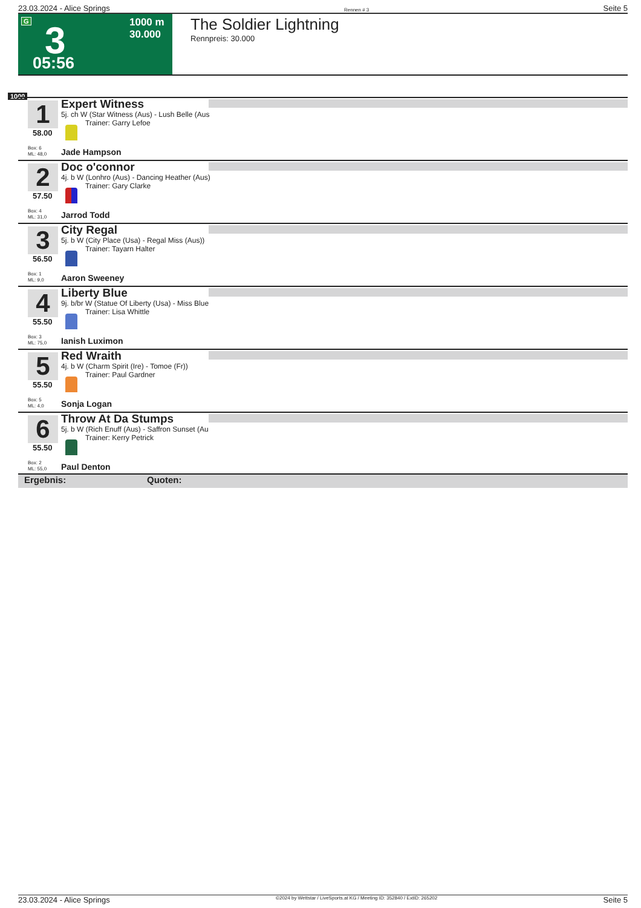23.03.2024 - Alice Springs Rennen # 3 Seite 5
G 3 1000 m
30.000
05:56
The Soldier Lightning
Rennpreis: 30.000
1000
1
58.00
Box: 6
ML: 48,0
Expert Witness
5j. ch W (Star Witness (Aus) - Lush Belle (Aus
Trainer: Garry Lefoe
Jade Hampson
2
57.50
Box: 4
ML: 31,0
Doc o'connor
4j. b W (Lonhro (Aus) - Dancing Heather (Aus)
Trainer: Gary Clarke
Jarrod Todd
3
56.50
Box: 1
ML: 9,0
City Regal
5j. b W (City Place (Usa) - Regal Miss (Aus))
Trainer: Tayarn Halter
Aaron Sweeney
4
55.50
Box: 3
ML: 75,0
Liberty Blue
9j. b/br W (Statue Of Liberty (Usa) - Miss Blue
Trainer: Lisa Whittle
Ianish Luximon
5
55.50
Box: 5
ML: 4,0
Red Wraith
4j. b W (Charm Spirit (Ire) - Tomoe (Fr))
Trainer: Paul Gardner
Sonja Logan
6
55.50
Box: 2
ML: 55,0
Throw At Da Stumps
5j. b W (Rich Enuff (Aus) - Saffron Sunset (Au
Trainer: Kerry Petrick
Paul Denton
Ergebnis: Quoten:
23.03.2024 - Alice Springs ©2024 by Wettstar / LiveSports.at KG / Meeting ID: 352840 / ExtID: 265202 Seite 5